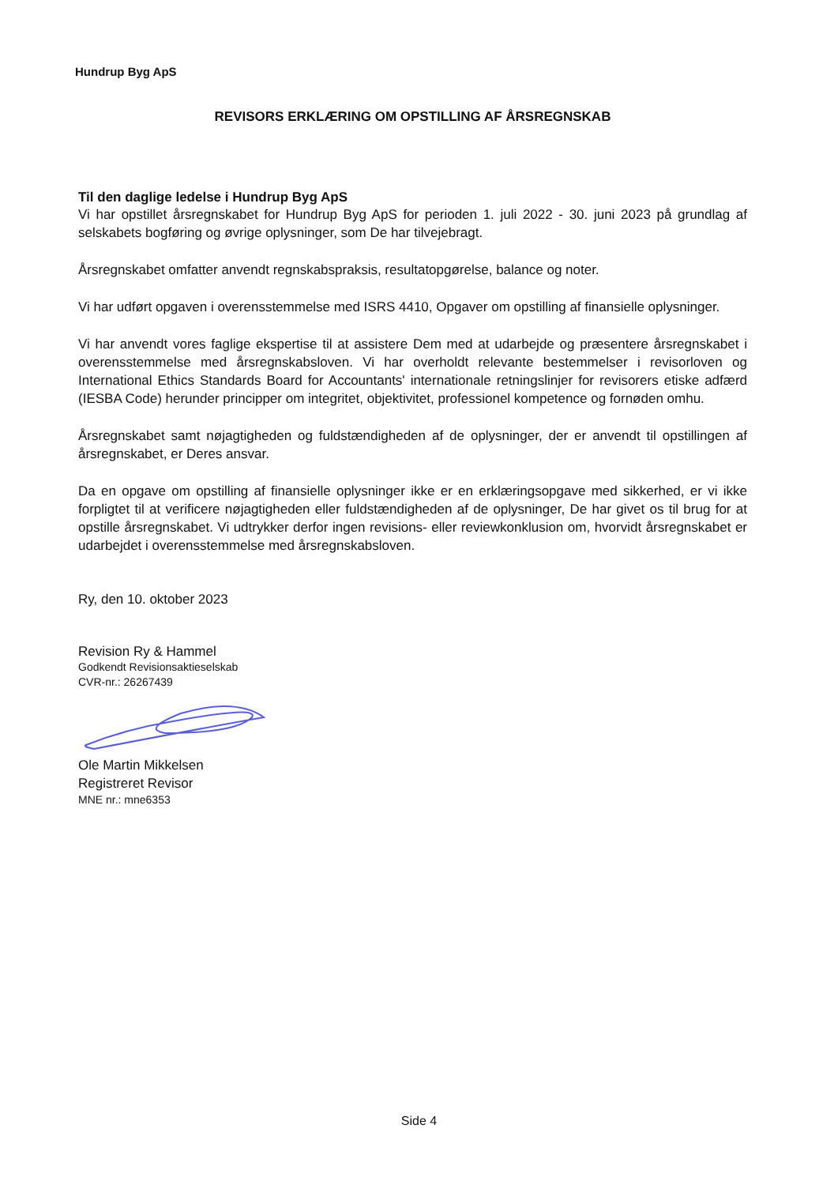Hundrup Byg ApS
REVISORS ERKLÆRING OM OPSTILLING AF ÅRSREGNSKAB
Til den daglige ledelse i Hundrup Byg ApS
Vi har opstillet årsregnskabet for Hundrup Byg ApS for perioden 1. juli 2022 - 30. juni 2023 på grundlag af selskabets bogføring og øvrige oplysninger, som De har tilvejebragt.
Årsregnskabet omfatter anvendt regnskabspraksis, resultatopgørelse, balance og noter.
Vi har udført opgaven i overensstemmelse med ISRS 4410, Opgaver om opstilling af finansielle oplysninger.
Vi har anvendt vores faglige ekspertise til at assistere Dem med at udarbejde og præsentere årsregnskabet i overensstemmelse med årsregnskabsloven. Vi har overholdt relevante bestemmelser i revisorloven og International Ethics Standards Board for Accountants' internationale retningslinjer for revisorers etiske adfærd (IESBA Code) herunder principper om integritet, objektivitet, professionel kompetence og fornøden omhu.
Årsregnskabet samt nøjagtigheden og fuldstændigheden af de oplysninger, der er anvendt til opstillingen af årsregnskabet, er Deres ansvar.
Da en opgave om opstilling af finansielle oplysninger ikke er en erklæringsopgave med sikkerhed, er vi ikke forpligtet til at verificere nøjagtigheden eller fuldstændigheden af de oplysninger, De har givet os til brug for at opstille årsregnskabet. Vi udtrykker derfor ingen revisions- eller reviewkonklusion om, hvorvidt årsregnskabet er udarbejdet i overensstemmelse med årsregnskabsloven.
Ry, den 10. oktober 2023
Revision Ry & Hammel
Godkendt Revisionsaktieselskab
CVR-nr.: 26267439
Ole Martin Mikkelsen
Registreret Revisor
MNE nr.: mne6353
Side 4